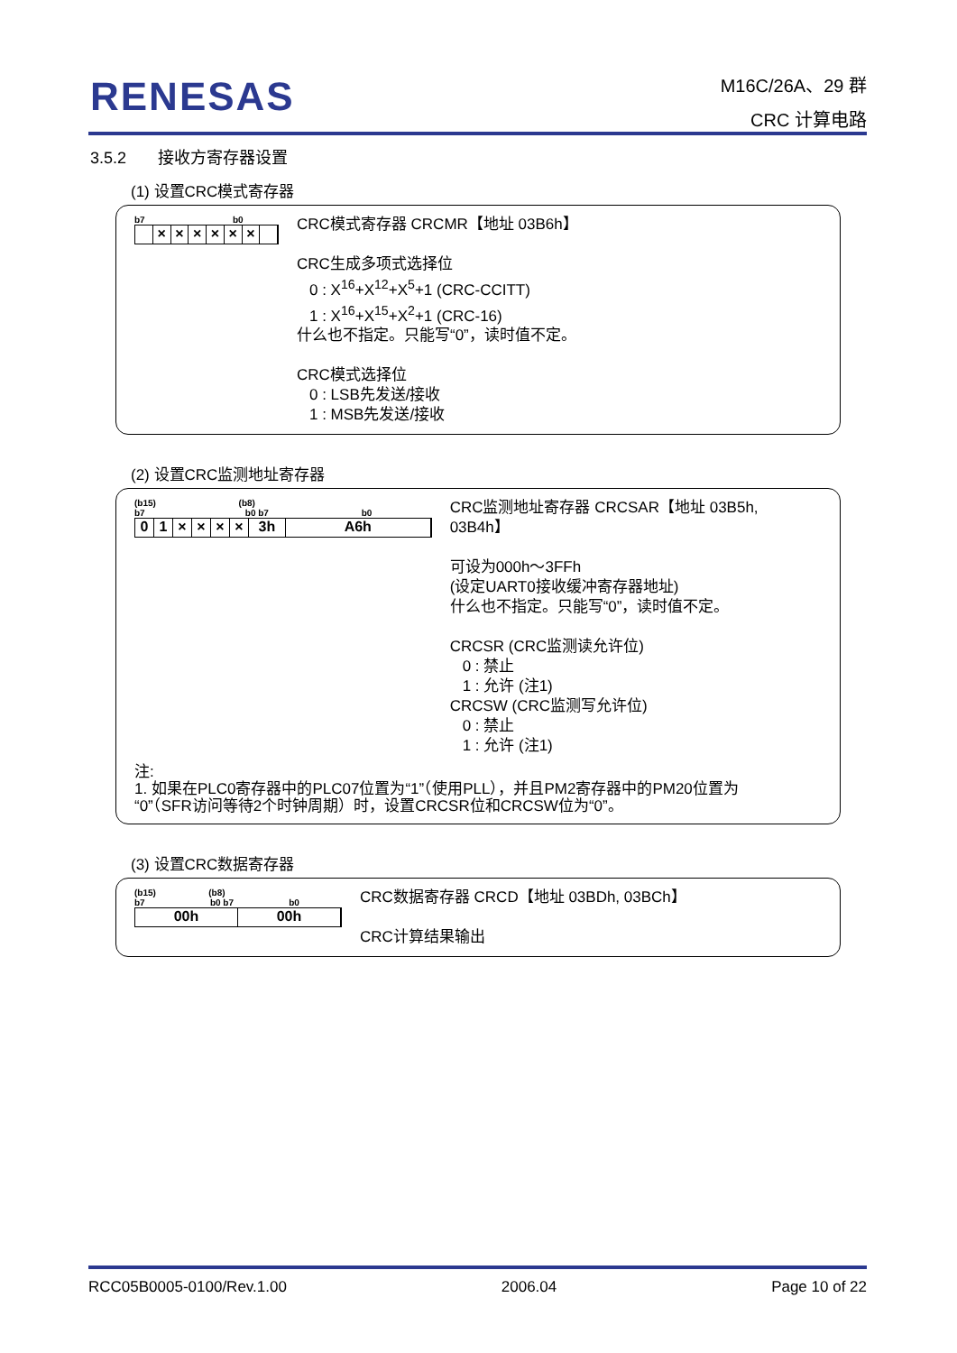RENESAS
M16C/26A、29 群
CRC 计算电路
3.5.2 接收方寄存器设置
(1) 设置CRC模式寄存器
b7 b0
× × × × × ×
CRC模式寄存器 CRCMR【地址 03B6h】
CRC生成多项式选择位
0 : X<sup>16</sup>+X<sup>12</sup>+X<sup>5</sup>+1 (CRC-CCITT)
1 : X<sup>16</sup>+X<sup>15</sup>+X<sup>2</sup>+1 (CRC-16)
什么也不指定。只能写“0”，读时值不定。
CRC模式选择位
0 : LSB先发送/接收
1 : MSB先发送/接收
(2) 设置CRC监测地址寄存器
(b15) (b8)
b7 b0 b7 b0
01 × × × × 3h A6h
CRC监测地址寄存器 CRCSAR【地址 03B5h, 03B4h】
可设为000h～3FFh
(设定UART0接收缓冲寄存器地址)
什么也不指定。只能写“0”，读时值不定。
CRCSR (CRC监测读允许位)
0 : 禁止
1 : 允许 (注1)
CRCSW (CRC监测写允许位)
0 : 禁止
1 : 允许 (注1)
注:
1. 如果在PLC0寄存器中的PLC07位置为“1”（使用PLL），并且PM2寄存器中的PM20位置为
“0”（SFR访问等待2个时钟周期）时，设置CRCSR位和CRCSW位为“0”。
(3) 设置CRC数据寄存器
(b15) (b8)
b7 b0 b7 b0
00h 00h
CRC数据寄存器 CRCD【地址 03BDh, 03BCh】
CRC计算结果输出
RCC05B0005-0100/Rev.1.00 2006.04 Page 10 of 22